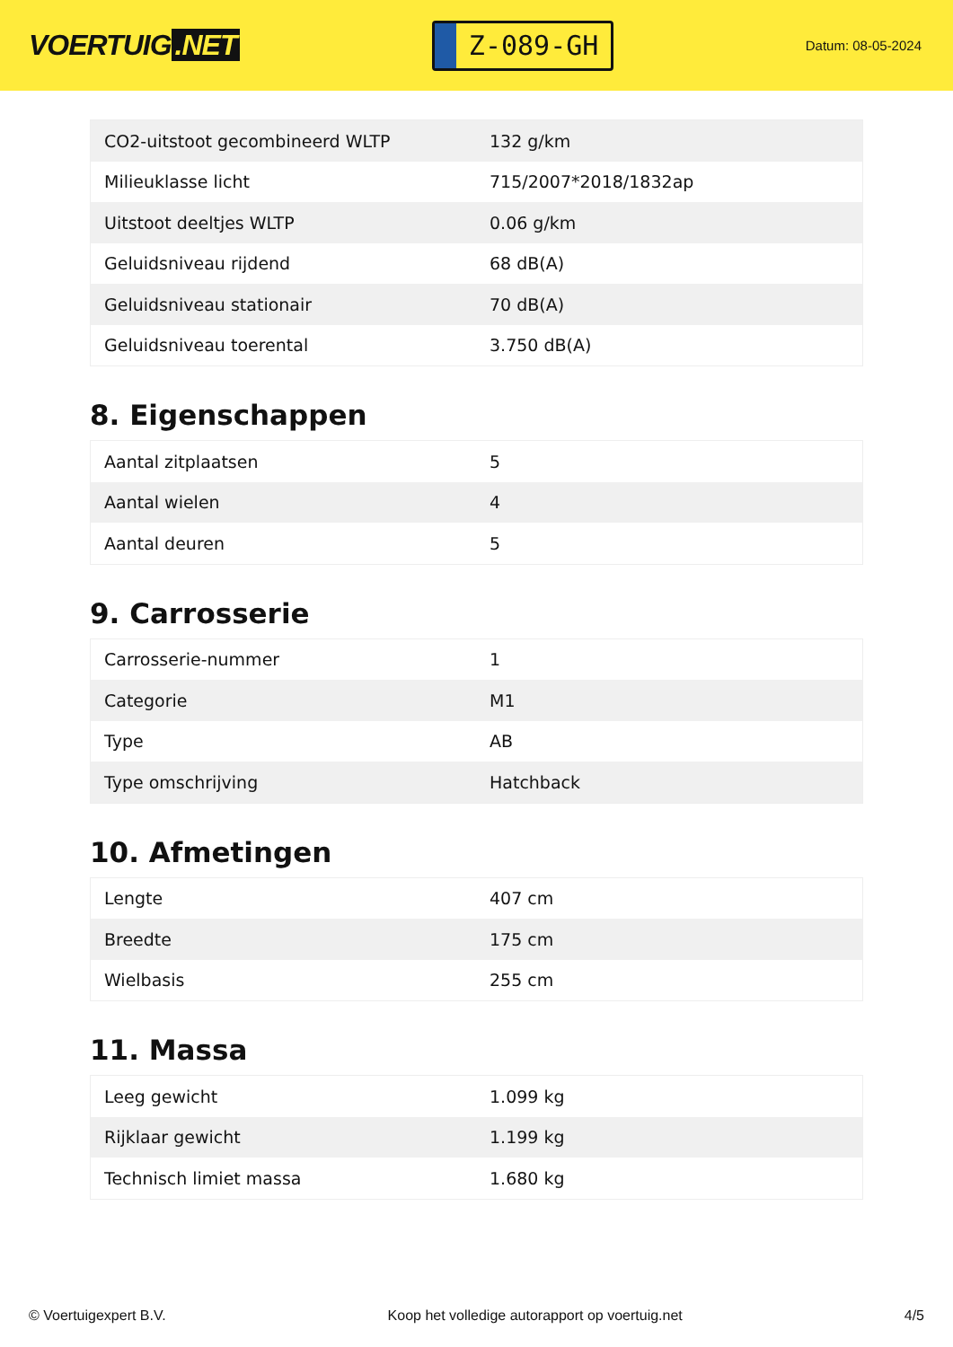VOERTUIG.NET
Z-089-GH
Datum: 08-05-2024
| CO2-uitstoot gecombineerd WLTP | 132 g/km |
| Milieuklasse licht | 715/2007*2018/1832ap |
| Uitstoot deeltjes WLTP | 0.06 g/km |
| Geluidsniveau rijdend | 68 dB(A) |
| Geluidsniveau stationair | 70 dB(A) |
| Geluidsniveau toerental | 3.750 dB(A) |
8. Eigenschappen
| Aantal zitplaatsen | 5 |
| Aantal wielen | 4 |
| Aantal deuren | 5 |
9. Carrosserie
| Carrosserie-nummer | 1 |
| Categorie | M1 |
| Type | AB |
| Type omschrijving | Hatchback |
10. Afmetingen
| Lengte | 407 cm |
| Breedte | 175 cm |
| Wielbasis | 255 cm |
11. Massa
| Leeg gewicht | 1.099 kg |
| Rijklaar gewicht | 1.199 kg |
| Technisch limiet massa | 1.680 kg |
© Voertuigexpert B.V. Koop het volledige autorapport op voertuig.net 4/5